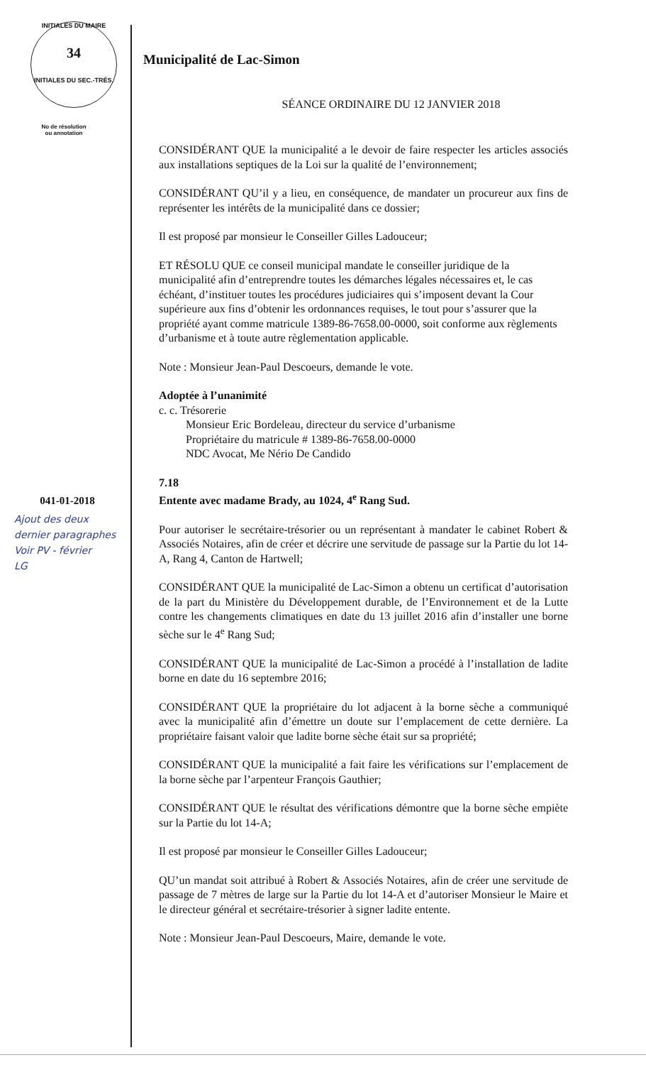INITIALES DU MAIRE
34
INITIALES DU SEC.-TRÉS.
No de résolution
ou annotation
041-01-2018
Ajout des deux
dernier paragraphes
Voir PV - février
LG
Municipalité de Lac-Simon
SÉANCE ORDINAIRE DU 12 JANVIER 2018
CONSIDÉRANT QUE la municipalité a le devoir de faire respecter les articles associés aux installations septiques de la Loi sur la qualité de l’environnement;
CONSIDÉRANT QU’il y a lieu, en conséquence, de mandater un procureur aux fins de représenter les intérêts de la municipalité dans ce dossier;
Il est proposé par monsieur le Conseiller Gilles Ladouceur;
ET RÉSOLU QUE ce conseil municipal mandate le conseiller juridique de la municipalité afin d’entreprendre toutes les démarches légales nécessaires et, le cas échéant, d’instituer toutes les procédures judiciaires qui s’imposent devant la Cour supérieure aux fins d’obtenir les ordonnances requises, le tout pour s’assurer que la propriété ayant comme matricule 1389-86-7658.00-0000, soit conforme aux règlements d’urbanisme et à toute autre règlementation applicable.
Note : Monsieur Jean-Paul Descoeurs, demande le vote.
Adoptée à l’unanimité
c. c. Trésorerie
Monsieur Eric Bordeleau, directeur du service d’urbanisme
Propriétaire du matricule # 1389-86-7658.00-0000
NDC Avocat, Me Nério De Candido
7.18
Entente avec madame Brady, au 1024, 4<sup>e</sup> Rang Sud.
Pour autoriser le secrétaire-trésorier ou un représentant à mandater le cabinet Robert & Associés Notaires, afin de créer et décrire une servitude de passage sur la Partie du lot 14-A, Rang 4, Canton de Hartwell;
CONSIDÉRANT QUE la municipalité de Lac-Simon a obtenu un certificat d’autorisation de la part du Ministère du Développement durable, de l’Environnement et de la Lutte contre les changements climatiques en date du 13 juillet 2016 afin d’installer une borne sèche sur le 4<sup>e</sup> Rang Sud;
CONSIDÉRANT QUE la municipalité de Lac-Simon a procédé à l’installation de ladite borne en date du 16 septembre 2016;
CONSIDÉRANT QUE la propriétaire du lot adjacent à la borne sèche a communiqué avec la municipalité afin d’émettre un doute sur l’emplacement de cette dernière. La propriétaire faisant valoir que ladite borne sèche était sur sa propriété;
CONSIDÉRANT QUE la municipalité a fait faire les vérifications sur l’emplacement de la borne sèche par l’arpenteur François Gauthier;
CONSIDÉRANT QUE le résultat des vérifications démontre que la borne sèche empiète sur la Partie du lot 14-A;
Il est proposé par monsieur le Conseiller Gilles Ladouceur;
QU’un mandat soit attribué à Robert & Associés Notaires, afin de créer une servitude de passage de 7 mètres de large sur la Partie du lot 14-A et d’autoriser Monsieur le Maire et le directeur général et secrétaire-trésorier à signer ladite entente.
Note : Monsieur Jean-Paul Descoeurs, Maire, demande le vote.